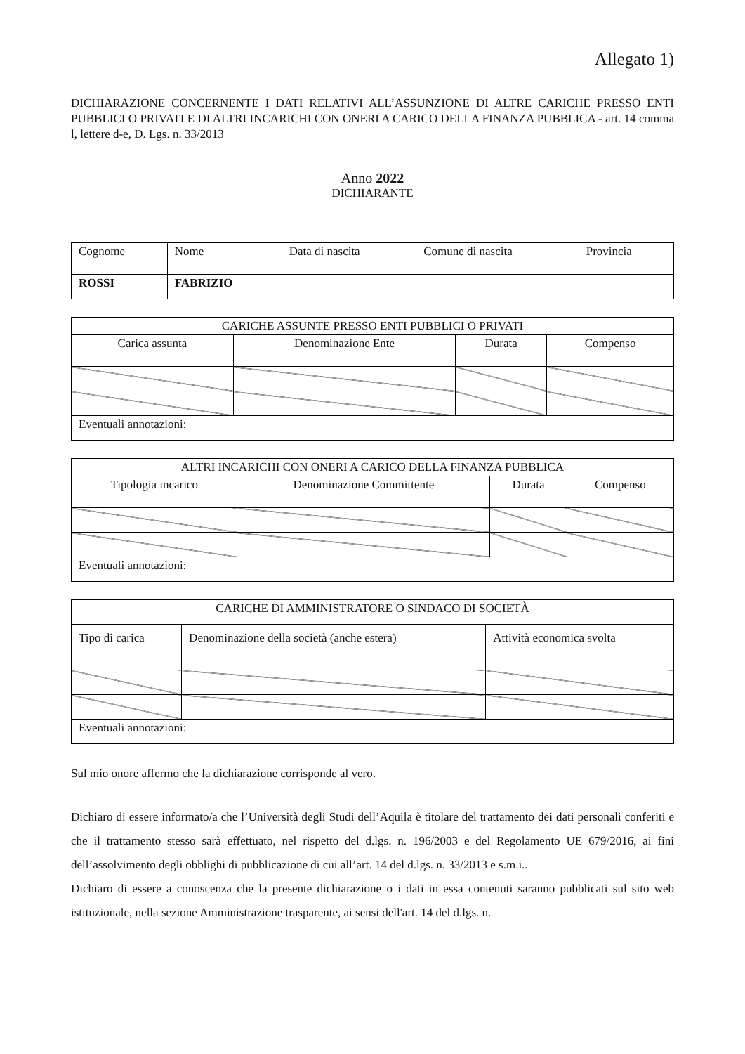Allegato 1)
DICHIARAZIONE CONCERNENTE I DATI RELATIVI ALL’ASSUNZIONE DI ALTRE CARICHE PRESSO ENTI PUBBLICI O PRIVATI E DI ALTRI INCARICHI CON ONERI A CARICO DELLA FINANZA PUBBLICA - art. 14 comma l, lettere d-e, D. Lgs. n. 33/2013
Anno 2022
DICHIARANTE
| Cognome | Nome | Data di nascita | Comune di nascita | Provincia |
| --- | --- | --- | --- | --- |
| ROSSI | FABRIZIO | | | |
| CARICHE ASSUNTE PRESSO ENTI PUBBLICI O PRIVATI | | | |
| --- | --- | --- | --- |
| Carica assunta | Denominazione Ente | Durata | Compenso |
| Eventuali annotazioni: | | | |
| ALTRI INCARICHI CON ONERI A CARICO DELLA FINANZA PUBBLICA | | | |
| --- | --- | --- | --- |
| Tipologia incarico | Denominazione Committente | Durata | Compenso |
| Eventuali annotazioni: | | | |
| CARICHE DI AMMINISTRATORE O SINDACO DI SOCIETÀ | | |
| --- | --- | --- |
| Tipo di carica | Denominazione della società (anche estera) | Attività economica svolta |
| Eventuali annotazioni: | | |
Sul mio onore affermo che la dichiarazione corrisponde al vero.
Dichiaro di essere informato/a che l’Università degli Studi dell’Aquila è titolare del trattamento dei dati personali conferiti e che il trattamento stesso sarà effettuato, nel rispetto del d.lgs. n. 196/2003 e del Regolamento UE 679/2016, ai fini dell’assolvimento degli obblighi di pubblicazione di cui all’art. 14 del d.lgs. n. 33/2013 e s.m.i..
Dichiaro di essere a conoscenza che la presente dichiarazione o i dati in essa contenuti saranno pubblicati sul sito web istituzionale, nella sezione Amministrazione trasparente, ai sensi dell'art. 14 del d.lgs. n.